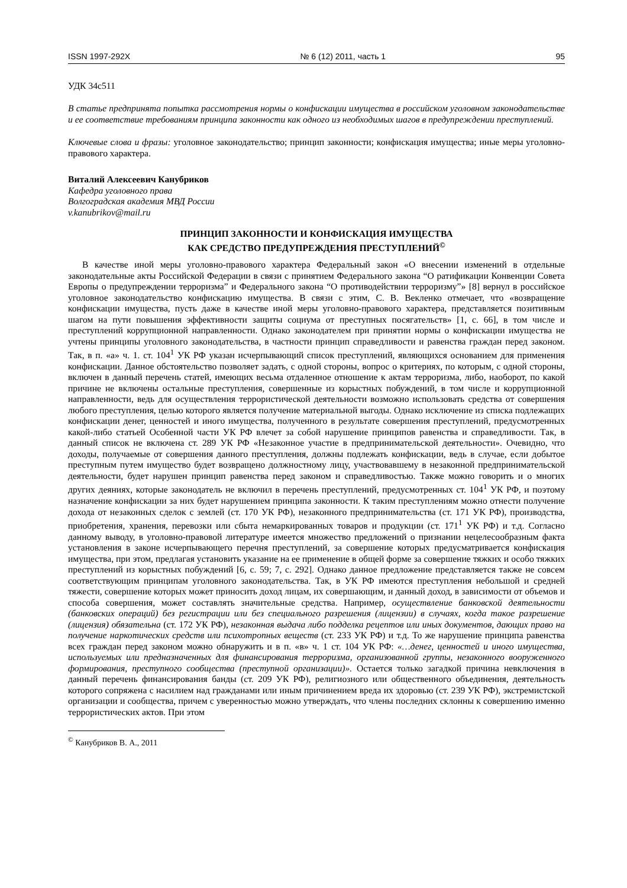ISSN 1997-292X № 6 (12) 2011, часть 1 95
УДК 34с511
В статье предпринята попытка рассмотрения нормы о конфискации имущества в российском уголовном законодательстве и ее соответствие требованиям принципа законности как одного из необходимых шагов в предупреждении преступлений.
Ключевые слова и фразы: уголовное законодательство; принцип законности; конфискация имущества; иные меры уголовно-правового характера.
Виталий Алексеевич Канубриков
Кафедра уголовного права
Волгоградская академия МВД России
v.kanubrikov@mail.ru
ПРИНЦИП ЗАКОННОСТИ И КОНФИСКАЦИЯ ИМУЩЕСТВА
КАК СРЕДСТВО ПРЕДУПРЕЖДЕНИЯ ПРЕСТУПЛЕНИЙ<sup>©</sup>
В качестве иной меры уголовно-правового характера Федеральный закон «О внесении изменений в отдельные законодательные акты Российской Федерации в связи с принятием Федерального закона “О ратификации Конвенции Совета Европы о предупреждении терроризма” и Федерального закона “О противодействии терроризму”» [8] вернул в российское уголовное законодательство конфискацию имущества. В связи с этим, С. В. Векленко отмечает, что «возвращение конфискации имущества, пусть даже в качестве иной меры уголовно-правового характера, представляется позитивным шагом на пути повышения эффективности защиты социума от преступных посягательств» [1, с. 66], в том числе и преступлений коррупционной направленности. Однако законодателем при принятии нормы о конфискации имущества не учтены принципы уголовного законодательства, в частности принцип справедливости и равенства граждан перед законом. Так, в п. «а» ч. 1. ст. 104<sup>1</sup> УК РФ указан исчерпывающий список преступлений, являющихся основанием для применения конфискации. Данное обстоятельство позволяет задать, с одной стороны, вопрос о критериях, по которым, с одной стороны, включен в данный перечень статей, имеющих весьма отдаленное отношение к актам терроризма, либо, наоборот, по какой причине не включены остальные преступления, совершенные из корыстных побуждений, в том числе и коррупционной направленности, ведь для осуществления террористической деятельности возможно использовать средства от совершения любого преступления, целью которого является получение материальной выгоды. Однако исключение из списка подлежащих конфискации денег, ценностей и иного имущества, полученного в результате совершения преступлений, предусмотренных какой-либо статьей Особенной части УК РФ влечет за собой нарушение принципов равенства и справедливости. Так, в данный список не включена ст. 289 УК РФ «Незаконное участие в предпринимательской деятельности». Очевидно, что доходы, получаемые от совершения данного преступления, должны подлежать конфискации, ведь в случае, если добытое преступным путем имущество будет возвращено должностному лицу, участвовавшему в незаконной предпринимательской деятельности, будет нарушен принцип равенства перед законом и справедливостью. Также можно говорить и о многих других деяниях, которые законодатель не включил в перечень преступлений, предусмотренных ст. 104<sup>1</sup> УК РФ, и поэтому назначение конфискации за них будет нарушением принципа законности. К таким преступлениям можно отнести получение дохода от незаконных сделок с землей (ст. 170 УК РФ), незаконного предпринимательства (ст. 171 УК РФ), производства, приобретения, хранения, перевозки или сбыта немаркированных товаров и продукции (ст. 171<sup>1</sup> УК РФ) и т.д. Согласно данному выводу, в уголовно-правовой литературе имеется множество предложений о признании нецелесообразным факта установления в законе исчерпывающего перечня преступлений, за совершение которых предусматривается конфискация имущества, при этом, предлагая установить указание на ее применение в общей форме за совершение тяжких и особо тяжких преступлений из корыстных побуждений [6, с. 59; 7, с. 292]. Однако данное предложение представляется также не совсем соответствующим принципам уголовного законодательства. Так, в УК РФ имеются преступления небольшой и средней тяжести, совершение которых может приносить доход лицам, их совершающим, и данный доход, в зависимости от объемов и способа совершения, может составлять значительные средства. Например, осуществление банковской деятельности (банковских операций) без регистрации или без специального разрешения (лицензии) в случаях, когда такое разрешение (лицензия) обязательна (ст. 172 УК РФ), незаконная выдача либо подделка рецептов или иных документов, дающих право на получение наркотических средств или психотропных веществ (ст. 233 УК РФ) и т.д. То же нарушение принципа равенства всех граждан перед законом можно обнаружить и в п. «в» ч. 1 ст. 104 УК РФ: «…денег, ценностей и иного имущества, используемых или предназначенных для финансирования терроризма, организованной группы, незаконного вооруженного формирования, преступного сообщества (преступной организации)». Остается только загадкой причина невключения в данный перечень финансирования банды (ст. 209 УК РФ), религиозного или общественного объединения, деятельность которого сопряжена с насилием над гражданами или иным причинением вреда их здоровью (ст. 239 УК РФ), экстремистской организации и сообщества, причем с уверенностью можно утверждать, что члены последних склонны к совершению именно террористических актов. При этом
<sup>©</sup> Канубриков В. А., 2011